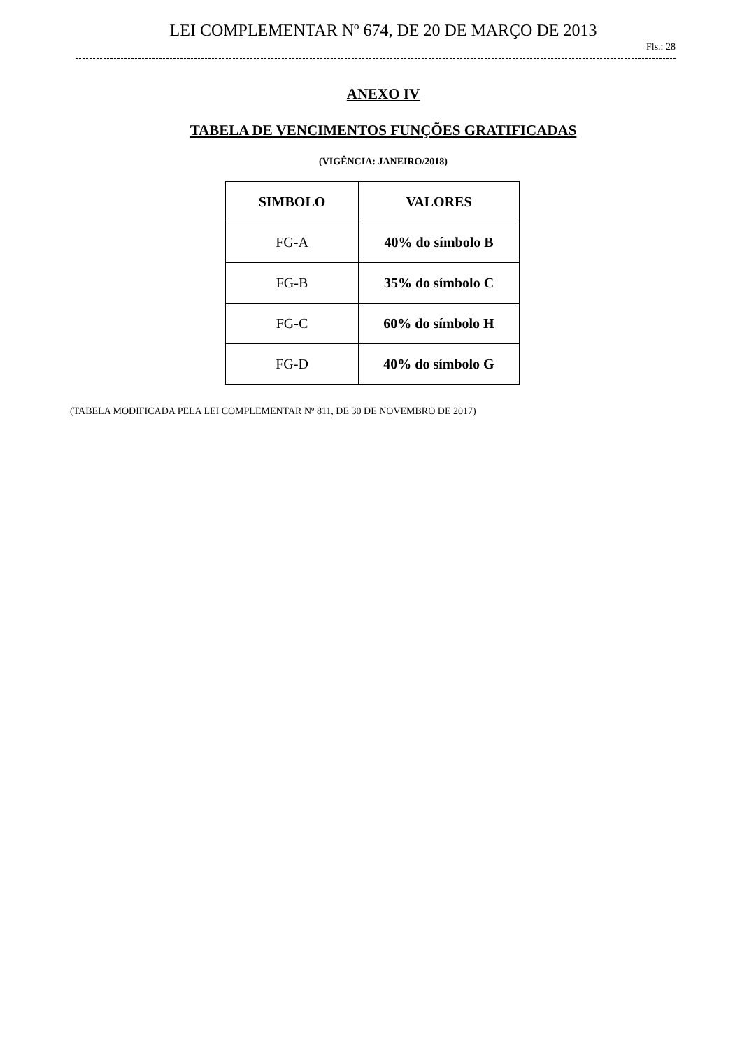LEI COMPLEMENTAR Nº 674, DE 20 DE MARÇO DE 2013
Fls.: 28
ANEXO IV
TABELA DE VENCIMENTOS FUNÇÕES GRATIFICADAS
(VIGÊNCIA: JANEIRO/2018)
| SIMBOLO | VALORES |
| --- | --- |
| FG-A | 40% do símbolo B |
| FG-B | 35% do símbolo C |
| FG-C | 60% do símbolo H |
| FG-D | 40% do símbolo G |
(TABELA MODIFICADA PELA LEI COMPLEMENTAR Nº 811, DE 30 DE NOVEMBRO DE 2017)